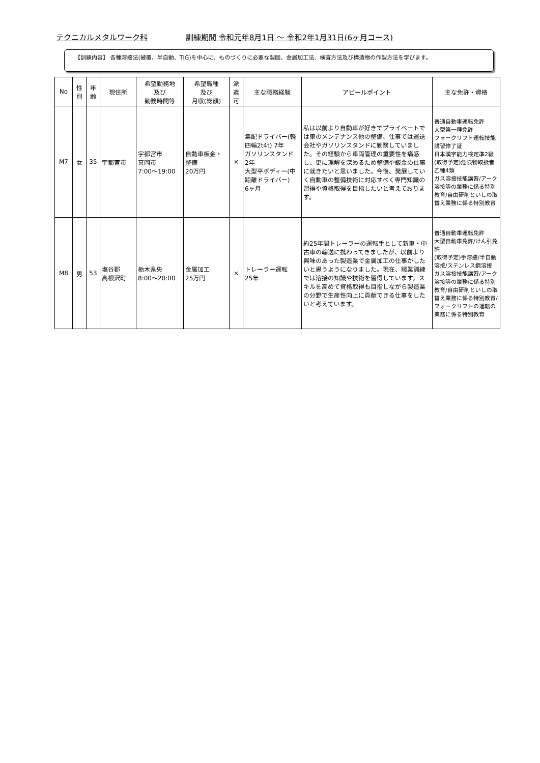テクニカルメタルワーク科 訓練期間 令和元年8月1日 ～ 令和2年1月31日(6ヶ月コース)
【訓練内容】 各種溶接法(被覆、半自動、TIG)を中心に、ものづくりに必要な製図、金属加工法、検査方法及び構造物の作製方法を学びます。
| No | 性 別 | 年 齢 | 現住所 | 希望勤務地 及び 勤務時間等 | 希望職種 及び 月収(総額) | 派 遣 可 | 主な職務経験 | アピールポイント | 主な免許・資格 |
| --- | --- | --- | --- | --- | --- | --- | --- | --- | --- |
| M7 | 女 | 35 | 宇都宮市 | 宇都宮市 真岡市 7:00～19:00 | 自動車板金・ 整備 20万円 | × | 集配ドライバー(軽四輪2t4t) 7年 ガソリンスタンド 2年 大型平ボディー(中距離ドライバー) 6ヶ月 | 私は以前より自動車が好きでプライベートでは車のメンテナンス他の整備、仕事では運送会社やガソリンスタンドに勤務していました。その経験から車両管理の重要性を痛感し、更に理解を深めるため整備や鈑金の仕事に就きたいと思いました。今後、発展していく自動車の整備技術に対応すべく専門知識の習得や資格取得を目指したいと考えております。 | 普通自動車運転免許 大型第一種免許 フォークリフト運転技能講習修了証 日本漢字能力検定準2級 (取得予定)危険物取扱者乙種4類 ガス溶接技能講習/アーク溶接等の業務に係る特別教育/自由研削といしの取替え業務に係る特別教育 |
| M8 | 男 | 53 | 塩谷郡 高根沢町 | 栃木県央 8:00～20:00 | 金属加工 25万円 | × | トレーラー運転 25年 | 約25年間トレーラーの運転手として新車・中古車の輸送に携わってきましたが、以前より興味のあった製造業で金属加工の仕事がしたいと思うようになりました。現在、職業訓練では溶接の知識や技術を習得しています。スキルを高めて資格取得も目指しながら製造業の分野で生産性向上に貢献できる仕事をしたいと考えています。 | 普通自動車運転免許 大型自動車免許/けん引免許 (取得予定)手溶接/半自動溶接/ステンレス鋼溶接 ガス溶接技能講習/アーク溶接等の業務に係る特別教育/自由研削といしの取替え業務に係る特別教育/フォークリフトの運転の業務に係る特別教育 |